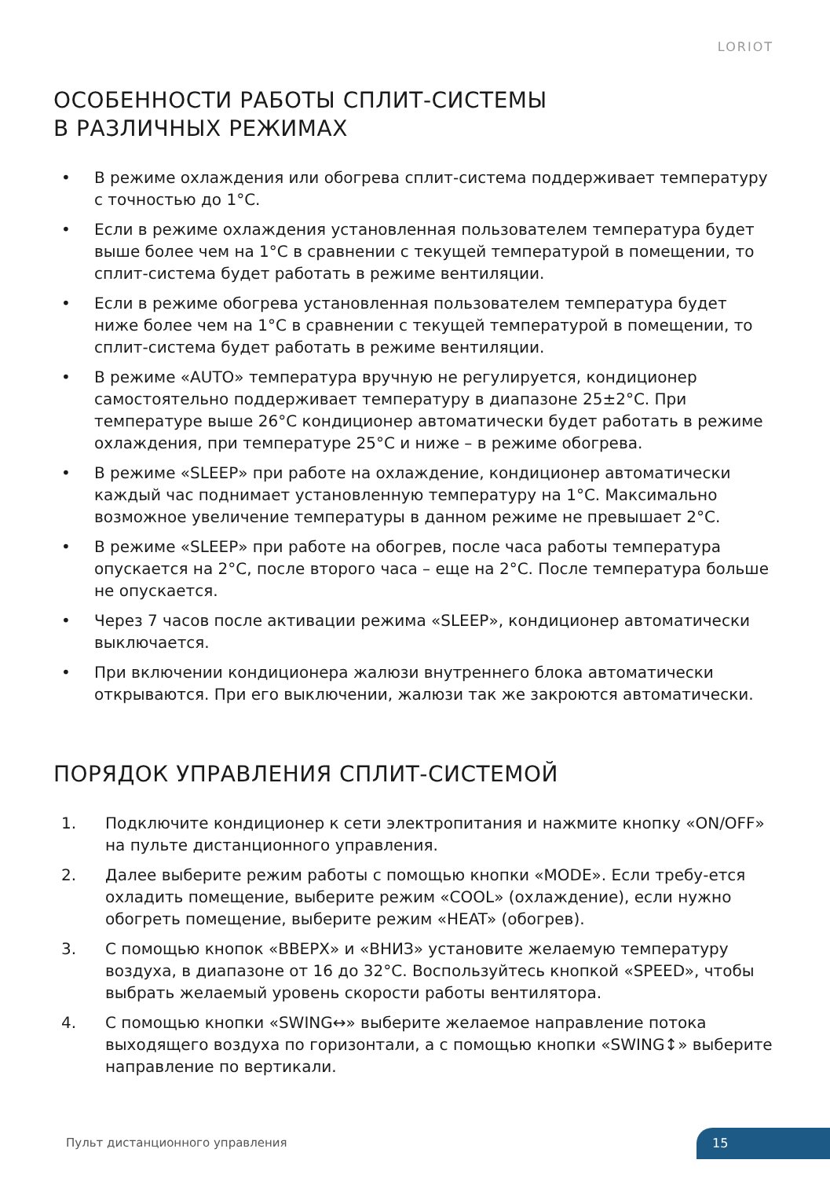LORIOT
ОСОБЕННОСТИ РАБОТЫ СПЛИТ-СИСТЕМЫ
В РАЗЛИЧНЫХ РЕЖИМАХ
• В режиме охлаждения или обогрева сплит-система поддерживает температуру с точностью до 1°C.
• Если в режиме охлаждения установленная пользователем температура будет выше более чем на 1°C в сравнении с текущей температурой в помещении, то сплит-система будет работать в режиме вентиляции.
• Если в режиме обогрева установленная пользователем температура будет ниже более чем на 1°C в сравнении с текущей температурой в помещении, то сплит-система будет работать в режиме вентиляции.
• В режиме «AUTO» температура вручную не регулируется, кондиционер самостоятельно поддерживает температуру в диапазоне 25±2°C. При температуре выше 26°C кондиционер автоматически будет работать в режиме охлаждения, при температуре 25°C и ниже – в режиме обогрева.
• В режиме «SLEEP» при работе на охлаждение, кондиционер автоматически каждый час поднимает установленную температуру на 1°C. Максимально возможное увеличение температуры в данном режиме не превышает 2°C.
• В режиме «SLEEP» при работе на обогрев, после часа работы температура опускается на 2°C, после второго часа – еще на 2°C. После температура больше не опускается.
• Через 7 часов после активации режима «SLEEP», кондиционер автоматически выключается.
• При включении кондиционера жалюзи внутреннего блока автоматически открываются. При его выключении, жалюзи так же закроются автоматически.
ПОРЯДОК УПРАВЛЕНИЯ СПЛИТ-СИСТЕМОЙ
1. Подключите кондиционер к сети электропитания и нажмите кнопку «ON/OFF» на пульте дистанционного управления.
2. Далее выберите режим работы с помощью кнопки «MODE». Если требу-ется охладить помещение, выберите режим «COOL» (охлаждение), если нужно обогреть помещение, выберите режим «HEAT» (обогрев).
3. С помощью кнопок «ВВЕРХ» и «ВНИЗ» установите желаемую температуру воздуха, в диапазоне от 16 до 32°C. Воспользуйтесь кнопкой «SPEED», чтобы выбрать желаемый уровень скорости работы вентилятора.
4. С помощью кнопки «SWING↔» выберите желаемое направление потока выходящего воздуха по горизонтали, а с помощью кнопки «SWING↕» выберите направление по вертикали.
Пульт дистанционного управления
15